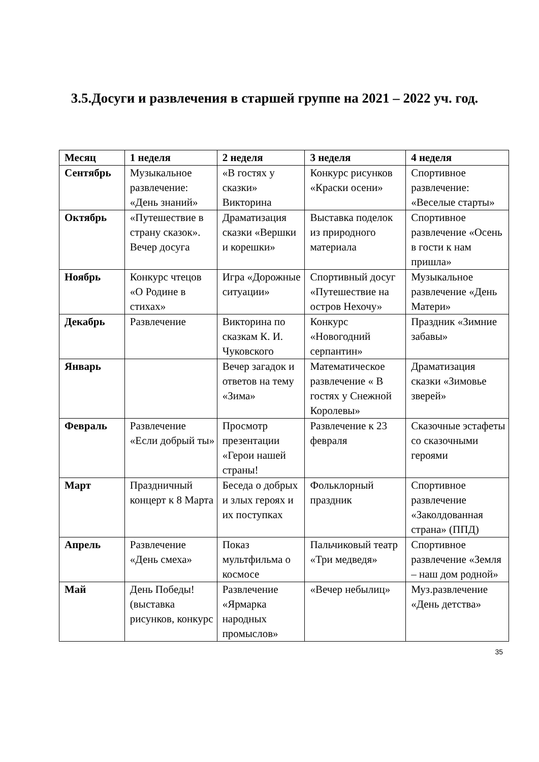3.5.Досуги и развлечения в старшей группе на 2021 – 2022 уч. год.
| Месяц | 1 неделя | 2 неделя | 3 неделя | 4 неделя |
| --- | --- | --- | --- | --- |
| Сентябрь | Музыкальное развлечение: «День знаний» | «В гостях у сказки» Викторина | Конкурс рисунков «Краски осени» | Спортивное развлечение: «Веселые старты» |
| Октябрь | «Путешествие в страну сказок». Вечер досуга | Драматизация сказки «Вершки и корешки» | Выставка поделок из природного материала | Спортивное развлечение «Осень в гости к нам пришла» |
| Ноябрь | Конкурс чтецов «О Родине в стихах» | Игра «Дорожные ситуации» | Спортивный досуг «Путешествие на остров Нехочу» | Музыкальное развлечение «День Матери» |
| Декабрь | Развлечение | Викторина по сказкам К. И. Чуковского | Конкурс «Новогодний серпантин» | Праздник «Зимние забавы» |
| Январь | | Вечер загадок и ответов на тему «Зима» | Математическое развлечение « В гостях у Снежной Королевы» | Драматизация сказки «Зимовье зверей» |
| Февраль | Развлечение «Если добрый ты» | Просмотр презентации «Герои нашей страны! | Развлечение к 23 февраля | Сказочные эстафеты со сказочными героями |
| Март | Праздничный концерт к 8 Марта | Беседа о добрых и злых героях и их поступках | Фольклорный праздник | Спортивное развлечение «Заколдованная страна» (ППД) |
| Апрель | Развлечение «День смеха» | Показ мультфильма о космосе | Пальчиковый театр «Три медведя» | Спортивное развлечение «Земля – наш дом родной» |
| Май | День Победы! (выставка рисунков, конкурс | Развлечение «Ярмарка народных промыслов» | «Вечер небылиц» | Муз.развлечение «День детства» |
35